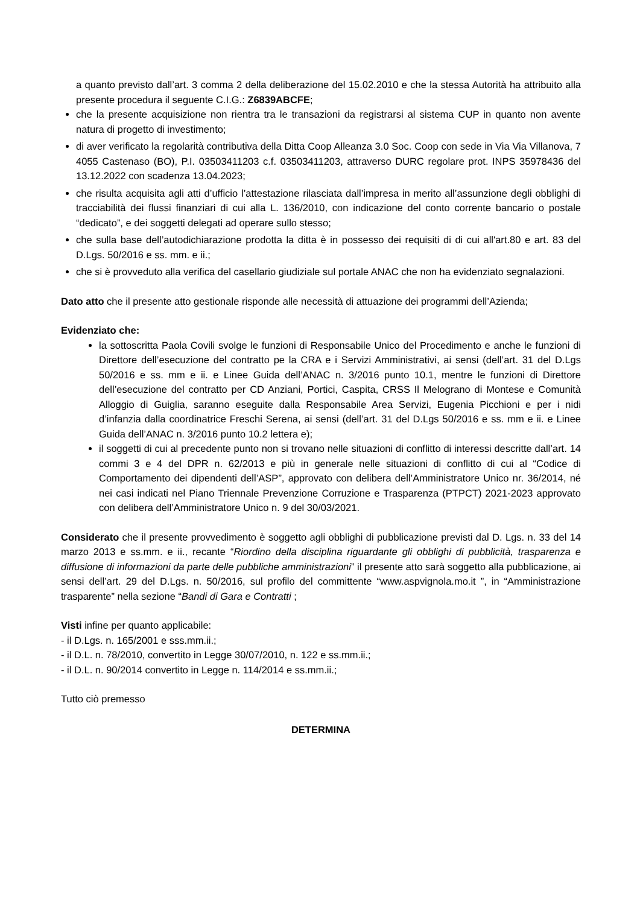a quanto previsto dall’art. 3 comma 2 della deliberazione del 15.02.2010 e che la stessa Autorità ha attribuito alla presente procedura il seguente C.I.G.: Z6839ABCFE;
che la presente acquisizione non rientra tra le transazioni da registrarsi al sistema CUP in quanto non avente natura di progetto di investimento;
di aver verificato la regolarità contributiva della Ditta Coop Alleanza 3.0 Soc. Coop con sede in Via Via Villanova, 7 4055 Castenaso (BO), P.I. 03503411203 c.f. 03503411203, attraverso DURC regolare prot. INPS 35978436 del 13.12.2022 con scadenza 13.04.2023;
che risulta acquisita agli atti d’ufficio l’attestazione rilasciata dall’impresa in merito all’assunzione degli obblighi di tracciabilità dei flussi finanziari di cui alla L. 136/2010, con indicazione del conto corrente bancario o postale “dedicato”, e dei soggetti delegati ad operare sullo stesso;
che sulla base dell’autodichiarazione prodotta la ditta è in possesso dei requisiti di di cui all'art.80 e art. 83 del D.Lgs. 50/2016 e ss. mm. e ii.;
che si è provveduto alla verifica del casellario giudiziale sul portale ANAC che non ha evidenziato segnalazioni.
Dato atto che il presente atto gestionale risponde alle necessità di attuazione dei programmi dell’Azienda;
Evidenziato che:
la sottoscritta Paola Covili svolge le funzioni di Responsabile Unico del Procedimento e anche le funzioni di Direttore dell’esecuzione del contratto pe la CRA e i Servizi Amministrativi, ai sensi (dell’art. 31 del D.Lgs 50/2016 e ss. mm e ii. e Linee Guida dell’ANAC n. 3/2016 punto 10.1, mentre le funzioni di Direttore dell’esecuzione del contratto per CD Anziani, Portici, Caspita, CRSS Il Melograno di Montese e Comunità Alloggio di Guiglia, saranno eseguite dalla Responsabile Area Servizi, Eugenia Picchioni e per i nidi d’infanzia dalla coordinatrice Freschi Serena, ai sensi (dell’art. 31 del D.Lgs 50/2016 e ss. mm e ii. e Linee Guida dell’ANAC n. 3/2016 punto 10.2 lettera e);
il soggetti di cui al precedente punto non si trovano nelle situazioni di conflitto di interessi descritte dall’art. 14 commi 3 e 4 del DPR n. 62/2013 e più in generale nelle situazioni di conflitto di cui al “Codice di Comportamento dei dipendenti dell’ASP”, approvato con delibera dell’Amministratore Unico nr. 36/2014, né nei casi indicati nel Piano Triennale Prevenzione Corruzione e Trasparenza (PTPCT) 2021-2023 approvato con delibera dell’Amministratore Unico n. 9 del 30/03/2021.
Considerato che il presente provvedimento è soggetto agli obblighi di pubblicazione previsti dal D. Lgs. n. 33 del 14 marzo 2013 e ss.mm. e ii., recante “Riordino della disciplina riguardante gli obblighi di pubblicità, trasparenza e diffusione di informazioni da parte delle pubbliche amministrazioni” il presente atto sarà soggetto alla pubblicazione, ai sensi dell’art. 29 del D.Lgs. n. 50/2016, sul profilo del committente “www.aspvignola.mo.it ”, in “Amministrazione trasparente” nella sezione “Bandi di Gara e Contratti ;
Visti infine per quanto applicabile:
- il D.Lgs. n. 165/2001 e sss.mm.ii.;
- il D.L. n. 78/2010, convertito in Legge 30/07/2010, n. 122 e ss.mm.ii.;
- il D.L. n. 90/2014 convertito in Legge n. 114/2014 e ss.mm.ii.;
Tutto ciò premesso
DETERMINA